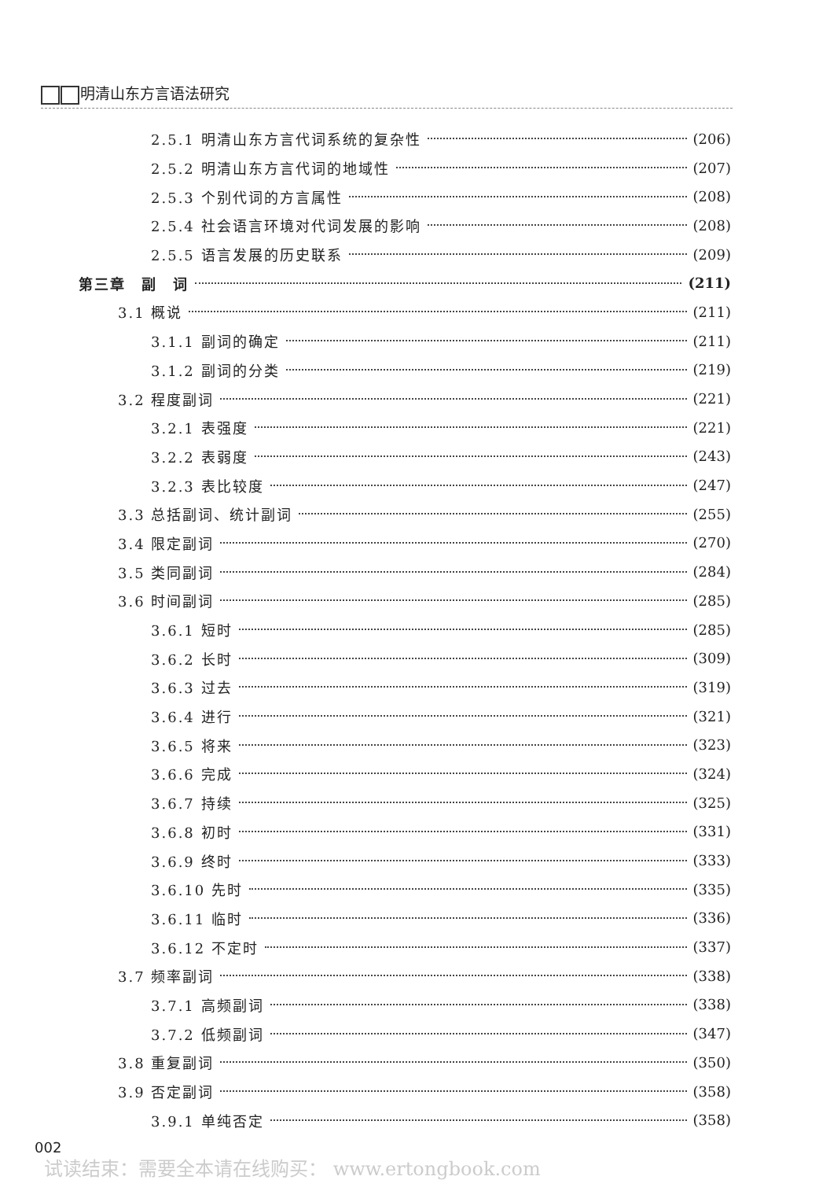明清山东方言语法研究
2.5.1 明清山东方言代词系统的复杂性 (206)
2.5.2 明清山东方言代词的地域性 (207)
2.5.3 个别代词的方言属性 (208)
2.5.4 社会语言环境对代词发展的影响 (208)
2.5.5 语言发展的历史联系 (209)
第三章　副　词 (211)
3.1 概说 (211)
3.1.1 副词的确定 (211)
3.1.2 副词的分类 (219)
3.2 程度副词 (221)
3.2.1 表强度 (221)
3.2.2 表弱度 (243)
3.2.3 表比较度 (247)
3.3 总括副词、统计副词 (255)
3.4 限定副词 (270)
3.5 类同副词 (284)
3.6 时间副词 (285)
3.6.1 短时 (285)
3.6.2 长时 (309)
3.6.3 过去 (319)
3.6.4 进行 (321)
3.6.5 将来 (323)
3.6.6 完成 (324)
3.6.7 持续 (325)
3.6.8 初时 (331)
3.6.9 终时 (333)
3.6.10 先时 (335)
3.6.11 临时 (336)
3.6.12 不定时 (337)
3.7 频率副词 (338)
3.7.1 高频副词 (338)
3.7.2 低频副词 (347)
3.8 重复副词 (350)
3.9 否定副词 (358)
3.9.1 单纯否定 (358)
002
试读结束：需要全本请在线购买： www.ertongbook.com